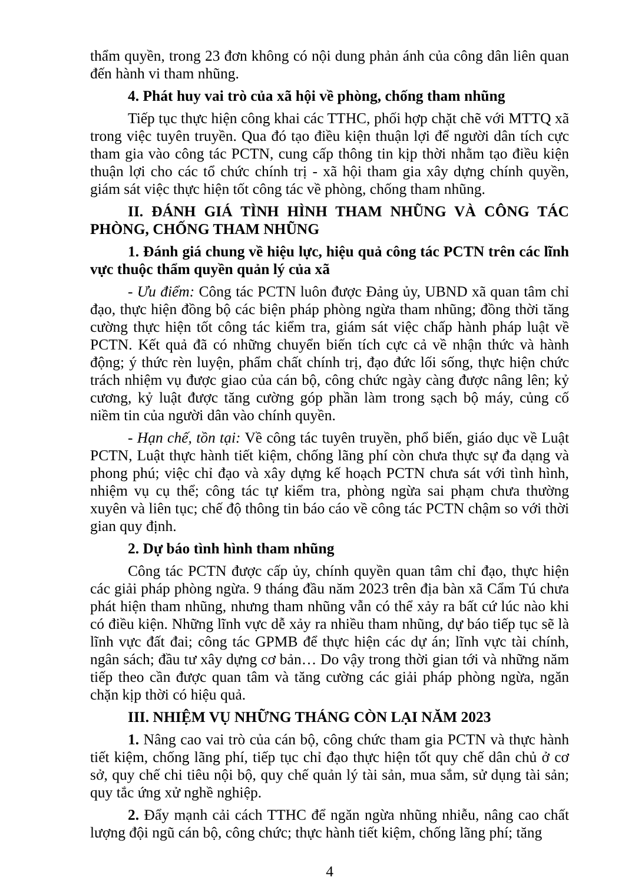thẩm quyền, trong 23 đơn không có nội dung phản ánh của công dân liên quan đến hành vi tham nhũng.
4. Phát huy vai trò của xã hội về phòng, chống tham nhũng
Tiếp tục thực hiện công khai các TTHC, phối hợp chặt chẽ với MTTQ xã trong việc tuyên truyền. Qua đó tạo điều kiện thuận lợi để người dân tích cực tham gia vào công tác PCTN, cung cấp thông tin kịp thời nhằm tạo điều kiện thuận lợi cho các tổ chức chính trị - xã hội tham gia xây dựng chính quyền, giám sát việc thực hiện tốt công tác về phòng, chống tham nhũng.
II. ĐÁNH GIÁ TÌNH HÌNH THAM NHŨNG VÀ CÔNG TÁC PHÒNG, CHỐNG THAM NHŨNG
1. Đánh giá chung về hiệu lực, hiệu quả công tác PCTN trên các lĩnh vực thuộc thẩm quyền quản lý của xã
- Ưu điểm: Công tác PCTN luôn được Đảng ủy, UBND xã quan tâm chỉ đạo, thực hiện đồng bộ các biện pháp phòng ngừa tham nhũng; đồng thời tăng cường thực hiện tốt công tác kiểm tra, giám sát việc chấp hành pháp luật về PCTN. Kết quả đã có những chuyển biến tích cực cả về nhận thức và hành động; ý thức rèn luyện, phẩm chất chính trị, đạo đức lối sống, thực hiện chức trách nhiệm vụ được giao của cán bộ, công chức ngày càng được nâng lên; kỷ cương, kỷ luật được tăng cường góp phần làm trong sạch bộ máy, củng cố niềm tin của người dân vào chính quyền.
- Hạn chế, tồn tại: Về công tác tuyên truyền, phổ biến, giáo dục về Luật PCTN, Luật thực hành tiết kiệm, chống lãng phí còn chưa thực sự đa dạng và phong phú; việc chỉ đạo và xây dựng kế hoạch PCTN chưa sát với tình hình, nhiệm vụ cụ thể; công tác tự kiểm tra, phòng ngừa sai phạm chưa thường xuyên và liên tục; chế độ thông tin báo cáo về công tác PCTN chậm so với thời gian quy định.
2. Dự báo tình hình tham nhũng
Công tác PCTN được cấp ủy, chính quyền quan tâm chỉ đạo, thực hiện các giải pháp phòng ngừa. 9 tháng đầu năm 2023 trên địa bàn xã Cẩm Tú chưa phát hiện tham nhũng, nhưng tham nhũng vẫn có thể xảy ra bất cứ lúc nào khi có điều kiện. Những lĩnh vực dễ xảy ra nhiều tham nhũng, dự báo tiếp tục sẽ là lĩnh vực đất đai; công tác GPMB để thực hiện các dự án; lĩnh vực tài chính, ngân sách; đầu tư xây dựng cơ bản… Do vậy trong thời gian tới và những năm tiếp theo cần được quan tâm và tăng cường các giải pháp phòng ngừa, ngăn chặn kịp thời có hiệu quả.
III. NHIỆM VỤ NHỮNG THÁNG CÒN LẠI NĂM 2023
1. Nâng cao vai trò của cán bộ, công chức tham gia PCTN và thực hành tiết kiệm, chống lãng phí, tiếp tục chỉ đạo thực hiện tốt quy chế dân chủ ở cơ sở, quy chế chi tiêu nội bộ, quy chế quản lý tài sản, mua sắm, sử dụng tài sản; quy tắc ứng xử nghề nghiệp.
2. Đẩy mạnh cải cách TTHC để ngăn ngừa nhũng nhiễu, nâng cao chất lượng đội ngũ cán bộ, công chức; thực hành tiết kiệm, chống lãng phí; tăng
4